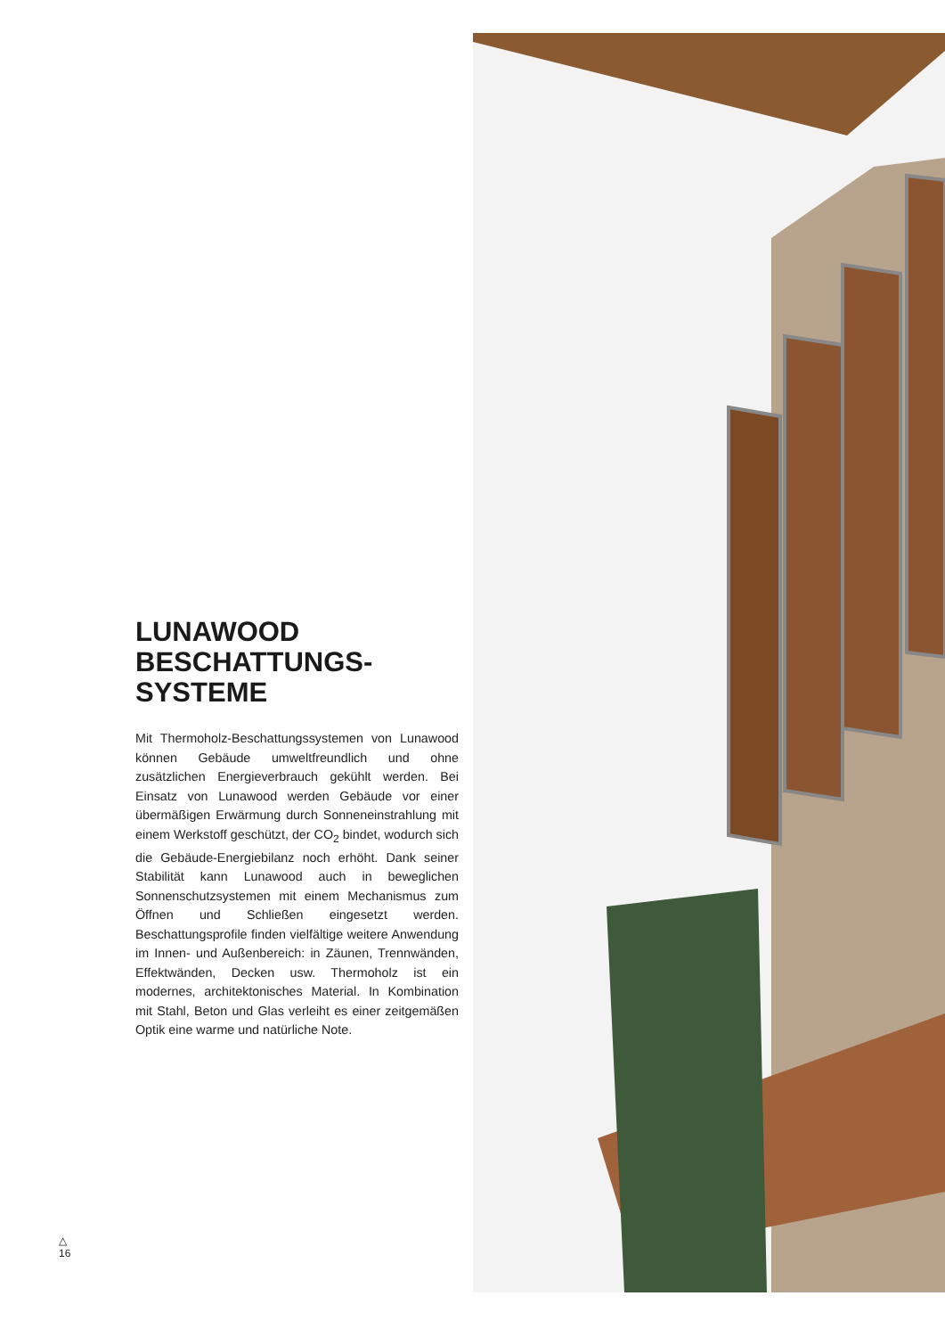LUNAWOOD
BESCHATTUNGS-
SYSTEME
Mit Thermoholz-Beschattungssystemen von Lunawood können Gebäude umweltfreundlich und ohne zusätzlichen Energieverbrauch gekühlt werden. Bei Einsatz von Lunawood werden Gebäude vor einer übermäßigen Erwärmung durch Sonneneinstrahlung mit einem Werkstoff geschützt, der CO<sub>2</sub> bindet, wodurch sich die Gebäude-Energiebilanz noch erhöht. Dank seiner Stabilität kann Lunawood auch in beweglichen Sonnenschutzsystemen mit einem Mechanismus zum Öffnen und Schließen eingesetzt werden. Beschattungsprofile finden vielfältige weitere Anwendung im Innen- und Außenbereich: in Zäunen, Trennwänden, Effektwänden, Decken usw. Thermoholz ist ein modernes, architektonisches Material. In Kombination mit Stahl, Beton und Glas verleiht es einer zeitgemäßen Optik eine warme und natürliche Note.
△
16